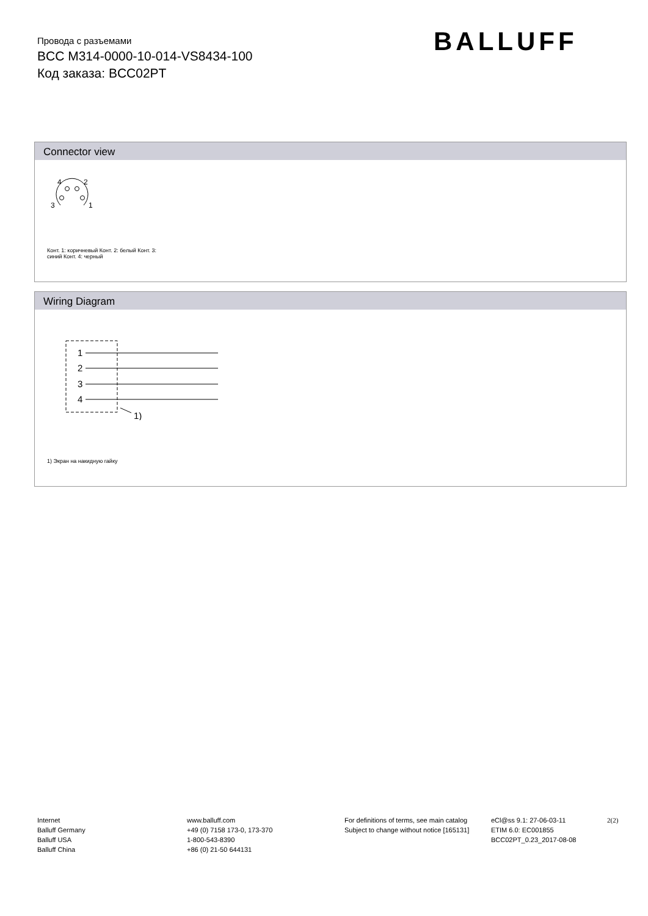Провода с разъемами
BCC M314-0000-10-014-VS8434-100
Код заказа: BCC02PT
BALLUFF
Connector view
4
2
3
1
Конт. 1: коричневый Конт. 2: белый Конт. 3:
синий Конт. 4: черный
Wiring Diagram
1
2
3
4
1)
1) Экран на накидную гайку
Internet
Balluff Germany
Balluff USA
Balluff China
www.balluff.com
+49 (0) 7158 173-0, 173-370
1-800-543-8390
+86 (0) 21-50 644131
For definitions of terms, see main catalog
Subject to change without notice [165131]
eCl@ss 9.1: 27-06-03-11
ETIM 6.0: EC001855
BCC02PT_0.23_2017-08-08
2(2)